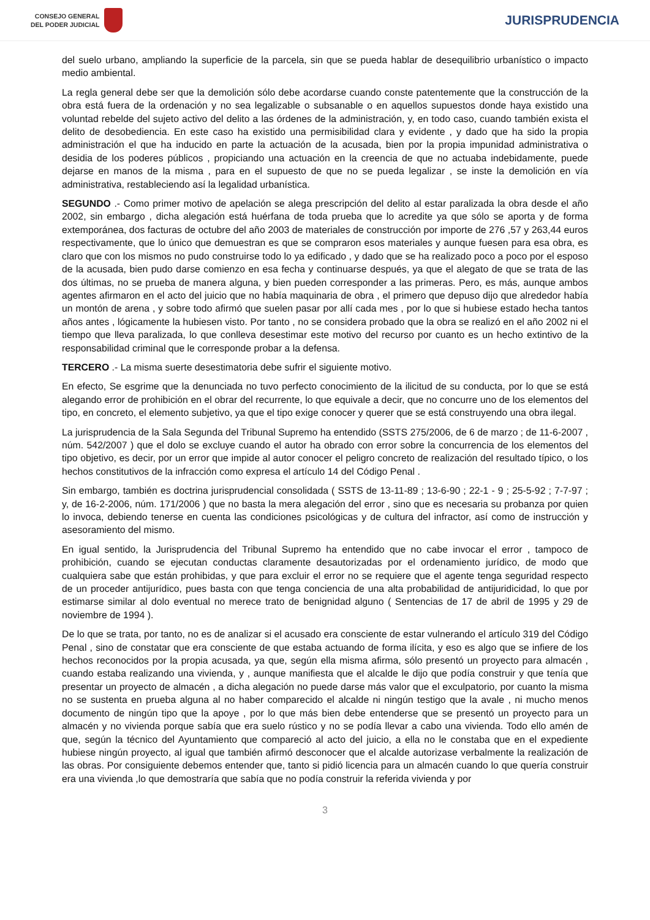CONSEJO GENERAL
DEL PODER JUDICIAL
JURISPRUDENCIA
del suelo urbano, ampliando la superficie de la parcela, sin que se pueda hablar de desequilibrio urbanístico o impacto medio ambiental.
La regla general debe ser que la demolición sólo debe acordarse cuando conste patentemente que la construcción de la obra está fuera de la ordenación y no sea legalizable o subsanable o en aquellos supuestos donde haya existido una voluntad rebelde del sujeto activo del delito a las órdenes de la administración, y, en todo caso, cuando también exista el delito de desobediencia. En este caso ha existido una permisibilidad clara y evidente , y dado que ha sido la propia administración el que ha inducido en parte la actuación de la acusada, bien por la propia impunidad administrativa o desidia de los poderes públicos , propiciando una actuación en la creencia de que no actuaba indebidamente, puede dejarse en manos de la misma , para en el supuesto de que no se pueda legalizar , se inste la demolición en vía administrativa, restableciendo así la legalidad urbanística.
SEGUNDO .- Como primer motivo de apelación se alega prescripción del delito al estar paralizada la obra desde el año 2002, sin embargo , dicha alegación está huérfana de toda prueba que lo acredite ya que sólo se aporta y de forma extemporánea, dos facturas de octubre del año 2003 de materiales de construcción por importe de 276 ,57 y 263,44 euros respectivamente, que lo único que demuestran es que se compraron esos materiales y aunque fuesen para esa obra, es claro que con los mismos no pudo construirse todo lo ya edificado , y dado que se ha realizado poco a poco por el esposo de la acusada, bien pudo darse comienzo en esa fecha y continuarse después, ya que el alegato de que se trata de las dos últimas, no se prueba de manera alguna, y bien pueden corresponder a las primeras. Pero, es más, aunque ambos agentes afirmaron en el acto del juicio que no había maquinaria de obra , el primero que depuso dijo que alrededor había un montón de arena , y sobre todo afirmó que suelen pasar por allí cada mes , por lo que si hubiese estado hecha tantos años antes , lógicamente la hubiesen visto. Por tanto , no se considera probado que la obra se realizó en el año 2002 ni el tiempo que lleva paralizada, lo que conlleva desestimar este motivo del recurso por cuanto es un hecho extintivo de la responsabilidad criminal que le corresponde probar a la defensa.
TERCERO .- La misma suerte desestimatoria debe sufrir el siguiente motivo.
En efecto, Se esgrime que la denunciada no tuvo perfecto conocimiento de la ilicitud de su conducta, por lo que se está alegando error de prohibición en el obrar del recurrente, lo que equivale a decir, que no concurre uno de los elementos del tipo, en concreto, el elemento subjetivo, ya que el tipo exige conocer y querer que se está construyendo una obra ilegal.
La jurisprudencia de la Sala Segunda del Tribunal Supremo ha entendido (SSTS 275/2006, de 6 de marzo ; de 11-6-2007 , núm. 542/2007 ) que el dolo se excluye cuando el autor ha obrado con error sobre la concurrencia de los elementos del tipo objetivo, es decir, por un error que impide al autor conocer el peligro concreto de realización del resultado típico, o los hechos constitutivos de la infracción como expresa el artículo 14 del Código Penal .
Sin embargo, también es doctrina jurisprudencial consolidada ( SSTS de 13-11-89 ; 13-6-90 ; 22-1 - 9 ; 25-5-92 ; 7-7-97 ; y, de 16-2-2006, núm. 171/2006 ) que no basta la mera alegación del error , sino que es necesaria su probanza por quien lo invoca, debiendo tenerse en cuenta las condiciones psicológicas y de cultura del infractor, así como de instrucción y asesoramiento del mismo.
En igual sentido, la Jurisprudencia del Tribunal Supremo ha entendido que no cabe invocar el error , tampoco de prohibición, cuando se ejecutan conductas claramente desautorizadas por el ordenamiento jurídico, de modo que cualquiera sabe que están prohibidas, y que para excluir el error no se requiere que el agente tenga seguridad respecto de un proceder antijurídico, pues basta con que tenga conciencia de una alta probabilidad de antijuridicidad, lo que por estimarse similar al dolo eventual no merece trato de benignidad alguno ( Sentencias de 17 de abril de 1995 y 29 de noviembre de 1994 ).
De lo que se trata, por tanto, no es de analizar si el acusado era consciente de estar vulnerando el artículo 319 del Código Penal , sino de constatar que era consciente de que estaba actuando de forma ilícita, y eso es algo que se infiere de los hechos reconocidos por la propia acusada, ya que, según ella misma afirma, sólo presentó un proyecto para almacén , cuando estaba realizando una vivienda, y , aunque manifiesta que el alcalde le dijo que podía construir y que tenía que presentar un proyecto de almacén , a dicha alegación no puede darse más valor que el exculpatorio, por cuanto la misma no se sustenta en prueba alguna al no haber comparecido el alcalde ni ningún testigo que la avale , ni mucho menos documento de ningún tipo que la apoye , por lo que más bien debe entenderse que se presentó un proyecto para un almacén y no vivienda porque sabía que era suelo rústico y no se podía llevar a cabo una vivienda. Todo ello amén de que, según la técnico del Ayuntamiento que compareció al acto del juicio, a ella no le constaba que en el expediente hubiese ningún proyecto, al igual que también afirmó desconocer que el alcalde autorizase verbalmente la realización de las obras. Por consiguiente debemos entender que, tanto si pidió licencia para un almacén cuando lo que quería construir era una vivienda ,lo que demostraría que sabía que no podía construir la referida vivienda y por
3